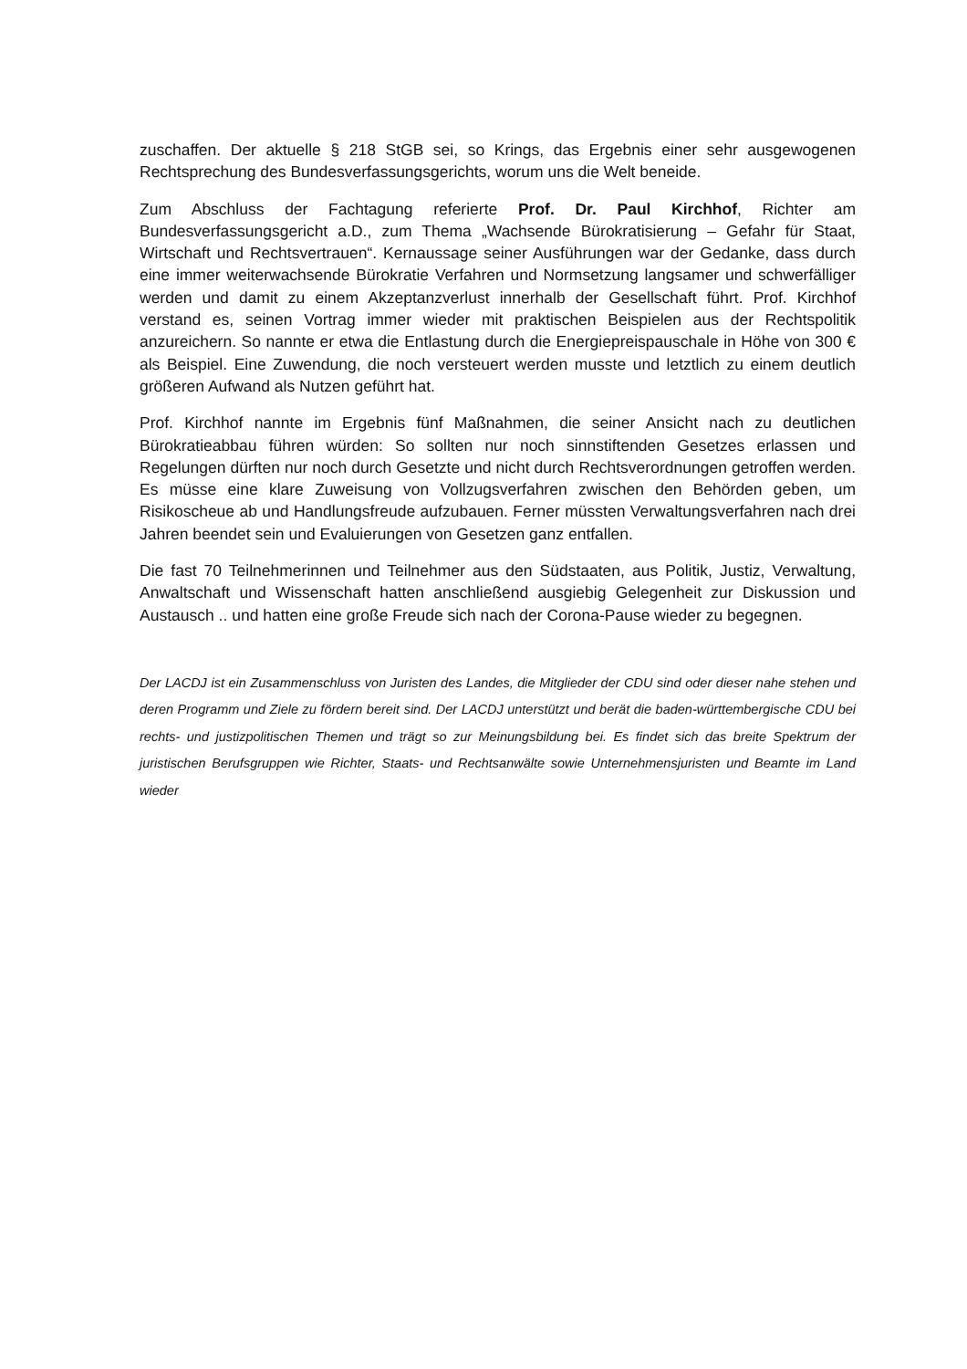zuschaffen. Der aktuelle § 218 StGB sei, so Krings, das Ergebnis einer sehr ausgewogenen Rechtsprechung des Bundesverfassungsgerichts, worum uns die Welt beneide.
Zum Abschluss der Fachtagung referierte Prof. Dr. Paul Kirchhof, Richter am Bundesverfassungsgericht a.D., zum Thema „Wachsende Bürokratisierung – Gefahr für Staat, Wirtschaft und Rechtsvertrauen“. Kernaussage seiner Ausführungen war der Gedanke, dass durch eine immer weiterwachsende Bürokratie Verfahren und Normsetzung langsamer und schwerfälliger werden und damit zu einem Akzeptanzverlust innerhalb der Gesellschaft führt. Prof. Kirchhof verstand es, seinen Vortrag immer wieder mit praktischen Beispielen aus der Rechtspolitik anzureichern. So nannte er etwa die Entlastung durch die Energiepreispauschale in Höhe von 300 € als Beispiel. Eine Zuwendung, die noch versteuert werden musste und letztlich zu einem deutlich größeren Aufwand als Nutzen geführt hat.
Prof. Kirchhof nannte im Ergebnis fünf Maßnahmen, die seiner Ansicht nach zu deutlichen Bürokratieabbau führen würden: So sollten nur noch sinnstiftenden Gesetzes erlassen und Regelungen dürften nur noch durch Gesetzte und nicht durch Rechtsverordnungen getroffen werden. Es müsse eine klare Zuweisung von Vollzugsverfahren zwischen den Behörden geben, um Risikoscheue ab und Handlungsfreude aufzubauen. Ferner müssten Verwaltungsverfahren nach drei Jahren beendet sein und Evaluierungen von Gesetzen ganz entfallen.
Die fast 70 Teilnehmerinnen und Teilnehmer aus den Südstaaten, aus Politik, Justiz, Verwaltung, Anwaltschaft und Wissenschaft hatten anschließend ausgiebig Gelegenheit zur Diskussion und Austausch .. und hatten eine große Freude sich nach der Corona-Pause wieder zu begegnen.
Der LACDJ ist ein Zusammenschluss von Juristen des Landes, die Mitglieder der CDU sind oder dieser nahe stehen und deren Programm und Ziele zu fördern bereit sind. Der LACDJ unterstützt und berät die baden-württembergische CDU bei rechts- und justizpolitischen Themen und trägt so zur Meinungsbildung bei. Es findet sich das breite Spektrum der juristischen Berufsgruppen wie Richter, Staats- und Rechtsanwälte sowie Unternehmensjuristen und Beamte im Land wieder